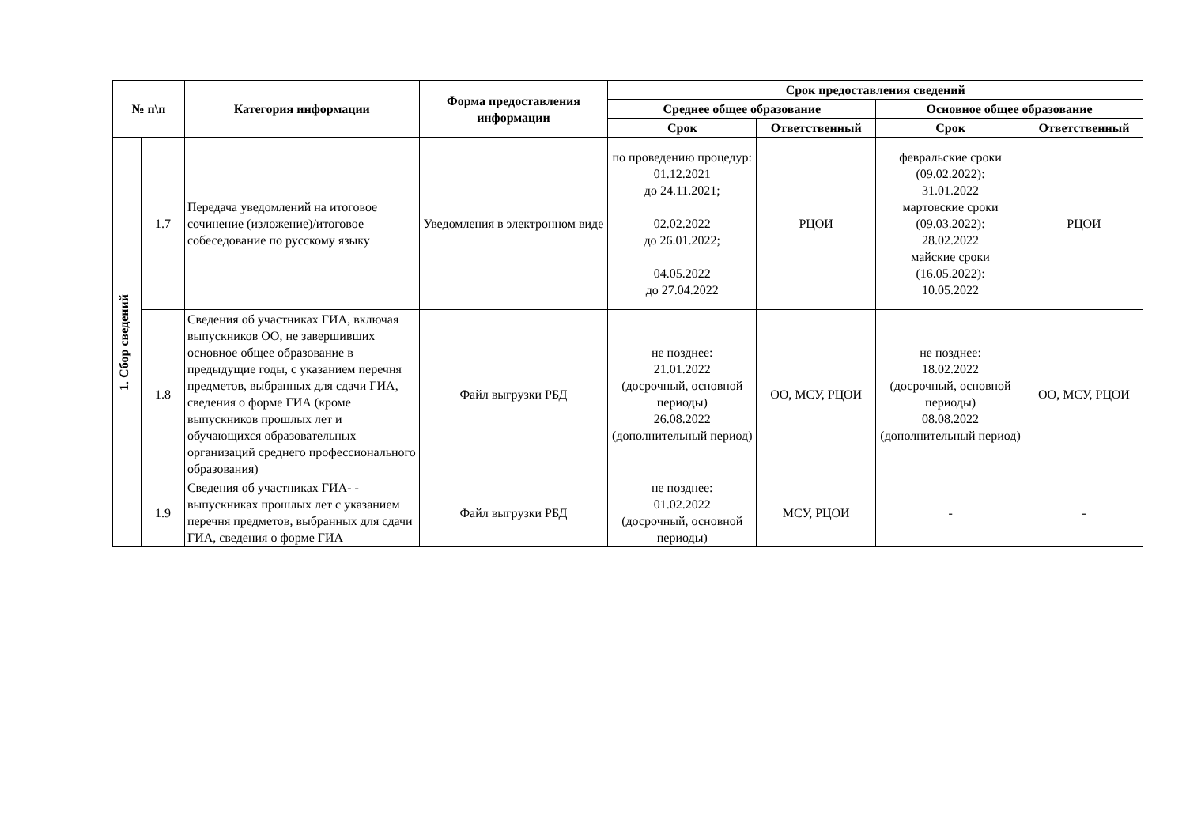| № п\п | | Категория информации | Форма предоставления информации | Срок предоставления сведений | | | |
| --- | --- | --- | --- | --- | --- | --- | --- |
| | | | | Среднее общее образование | | Основное общее образование | |
| | | | | Срок | Ответственный | Срок | Ответственный |
| 1. Сбор сведений | 1.7 | Передача уведомлений на итоговое сочинение (изложение)/итоговое собеседование по русскому языку | Уведомления в электронном виде | по проведению процедур: 01.12.2021 до 24.11.2021; 02.02.2022 до 26.01.2022; 04.05.2022 до 27.04.2022 | РЦОИ | февральские сроки (09.02.2022): 31.01.2022 мартовские сроки (09.03.2022): 28.02.2022 майские сроки (16.05.2022): 10.05.2022 | РЦОИ |
| | 1.8 | Сведения об участниках ГИА, включая выпускников ОО, не завершивших основное общее образование в предыдущие годы, с указанием перечня предметов, выбранных для сдачи ГИА, сведения о форме ГИА (кроме выпускников прошлых лет и обучающихся образовательных организаций среднего профессионального образования) | Файл выгрузки РБД | не позднее: 21.01.2022 (досрочный, основной периоды) 26.08.2022 (дополнительный период) | ОО, МСУ, РЦОИ | не позднее: 18.02.2022 (досрочный, основной периоды) 08.08.2022 (дополнительный период) | ОО, МСУ, РЦОИ |
| | 1.9 | Сведения об участниках ГИА- - выпускниках прошлых лет с указанием перечня предметов, выбранных для сдачи ГИА, сведения о форме ГИА | Файл выгрузки РБД | не позднее: 01.02.2022 (досрочный, основной периоды) | МСУ, РЦОИ | - | - |